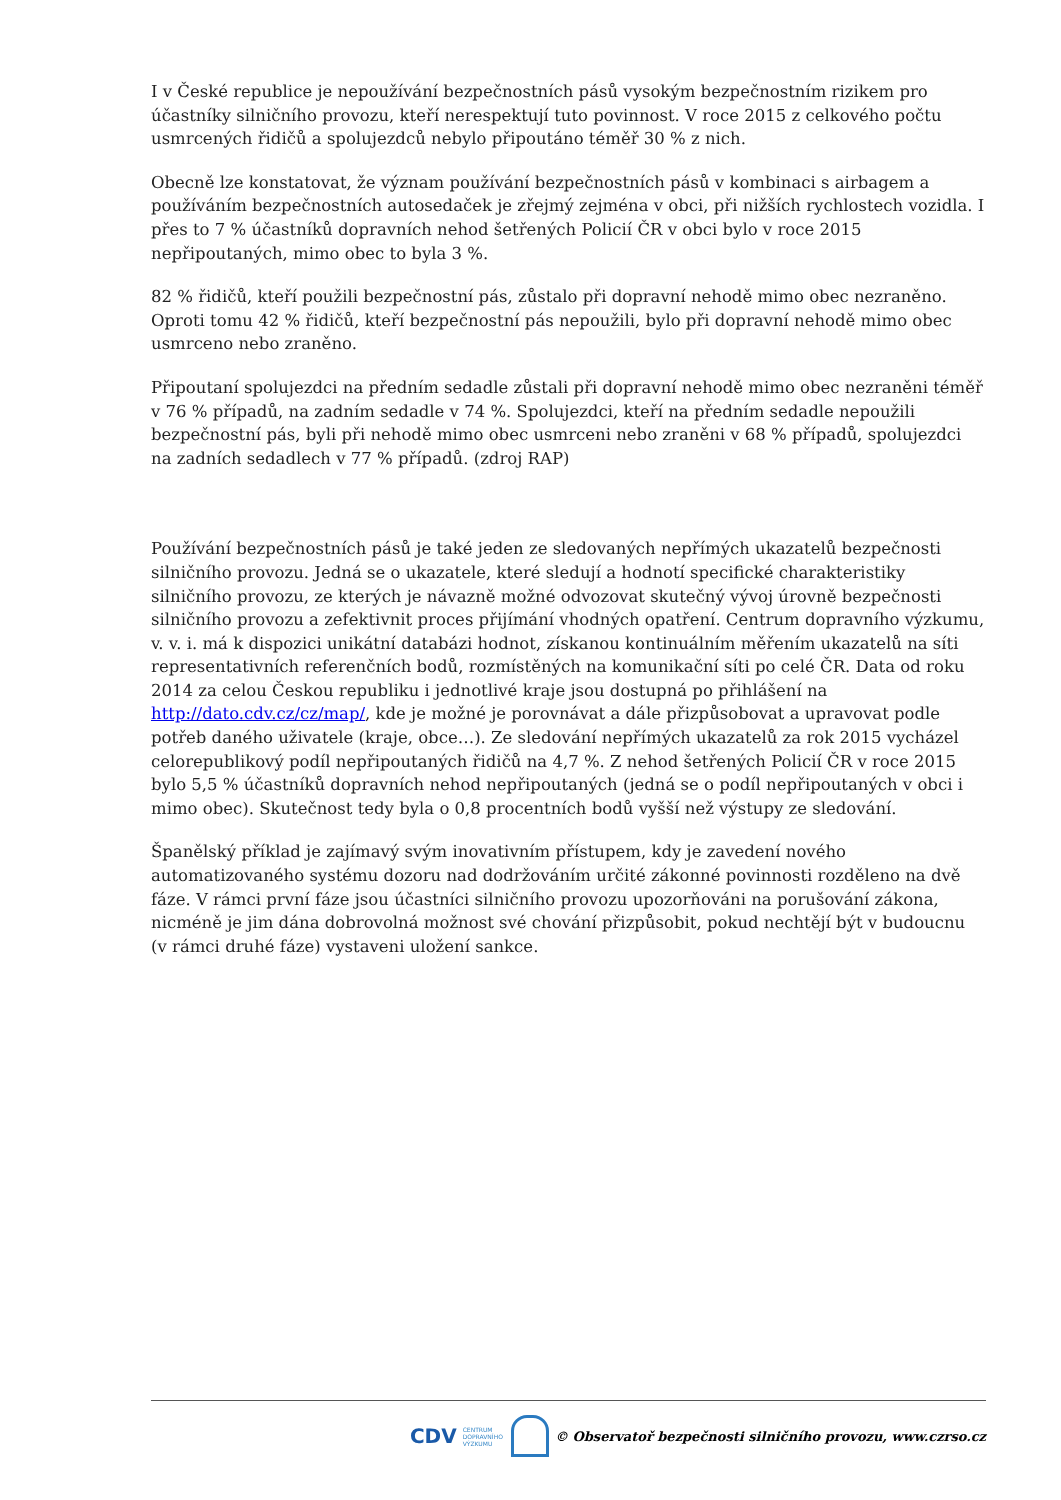I v České republice je nepoužívání bezpečnostních pásů vysokým bezpečnostním rizikem pro účastníky silničního provozu, kteří nerespektují tuto povinnost. V roce 2015 z celkového počtu usmrcených řidičů a spolujezdců nebylo připoutáno téměř 30 % z nich.
Obecně lze konstatovat, že význam používání bezpečnostních pásů v kombinaci s airbagem a používáním bezpečnostních autosedaček je zřejmý zejména v obci, při nižších rychlostech vozidla. I přes to 7 % účastníků dopravních nehod šetřených Policií ČR v obci bylo v roce 2015 nepřipoutaných, mimo obec to byla 3 %.
82 % řidičů, kteří použili bezpečnostní pás, zůstalo při dopravní nehodě mimo obec nezraněno. Oproti tomu 42 % řidičů, kteří bezpečnostní pás nepoužili, bylo při dopravní nehodě mimo obec usmrceno nebo zraněno.
Připoutaní spolujezdci na předním sedadle zůstali při dopravní nehodě mimo obec nezraněni téměř v 76 % případů, na zadním sedadle v 74 %. Spolujezdci, kteří na předním sedadle nepoužili bezpečnostní pás, byli při nehodě mimo obec usmrceni nebo zraněni v 68 % případů, spolujezdci na zadních sedadlech v 77 % případů. (zdroj RAP)
Používání bezpečnostních pásů je také jeden ze sledovaných nepřímých ukazatelů bezpečnosti silničního provozu. Jedná se o ukazatele, které sledují a hodnotí specifické charakteristiky silničního provozu, ze kterých je návazně možné odvozovat skutečný vývoj úrovně bezpečnosti silničního provozu a zefektivnit proces přijímání vhodných opatření. Centrum dopravního výzkumu, v. v. i. má k dispozici unikátní databázi hodnot, získanou kontinuálním měřením ukazatelů na síti representativních referenčních bodů, rozmístěných na komunikační síti po celé ČR. Data od roku 2014 za celou Českou republiku i jednotlivé kraje jsou dostupná po přihlášení na http://dato.cdv.cz/cz/map/, kde je možné je porovnávat a dále přizpůsobovat a upravovat podle potřeb daného uživatele (kraje, obce…). Ze sledování nepřímých ukazatelů za rok 2015 vycházel celorepublikový podíl nepřipoutaných řidičů na 4,7 %. Z nehod šetřených Policií ČR v roce 2015 bylo 5,5 % účastníků dopravních nehod nepřipoutaných (jedná se o podíl nepřipoutaných v obci i mimo obec). Skutečnost tedy byla o 0,8 procentních bodů vyšší než výstupy ze sledování.
Španělský příklad je zajímavý svým inovativním přístupem, kdy je zavedení nového automatizovaného systému dozoru nad dodržováním určité zákonné povinnosti rozděleno na dvě fáze. V rámci první fáze jsou účastníci silničního provozu upozorňováni na porušování zákona, nicméně je jim dána dobrovolná možnost své chování přizpůsobit, pokud nechtějí být v budoucnu (v rámci druhé fáze) vystaveni uložení sankce.
CDV CENTRUM
DOPRAVNÍHO
VÝZKUMU © Observatoř bezpečnosti silničního provozu, www.czrso.cz